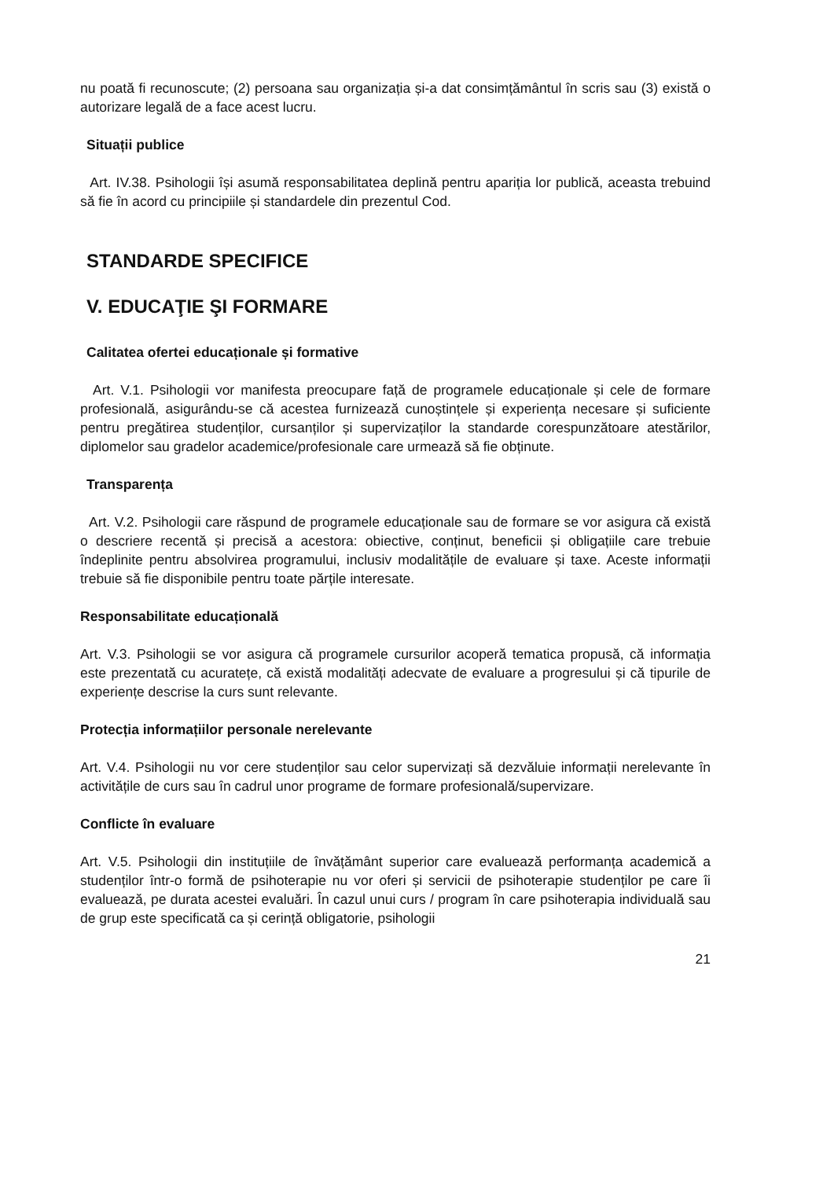nu poată fi recunoscute; (2) persoana sau organizația și-a dat consimțământul în scris sau (3) există o autorizare legală de a face acest lucru.
Situații publice
Art. IV.38. Psihologii își asumă responsabilitatea deplină pentru apariția lor publică, aceasta trebuind să fie în acord cu principiile și standardele din prezentul Cod.
STANDARDE SPECIFICE
V. EDUCAŢIE ŞI FORMARE
Calitatea ofertei educaționale și formative
Art. V.1. Psihologii vor manifesta preocupare față de programele educaționale și cele de formare profesională, asigurându-se că acestea furnizează cunoștințele și experiența necesare și suficiente pentru pregătirea studenților, cursanților și supervizaților la standarde corespunzătoare atestărilor, diplomelor sau gradelor academice/profesionale care urmează să fie obținute.
Transparența
Art. V.2. Psihologii care răspund de programele educaționale sau de formare se vor asigura că există o descriere recentă și precisă a acestora: obiective, conținut, beneficii și obligațiile care trebuie îndeplinite pentru absolvirea programului, inclusiv modalitățile de evaluare și taxe. Aceste informații trebuie să fie disponibile pentru toate părțile interesate.
Responsabilitate educațională
Art. V.3. Psihologii se vor asigura că programele cursurilor acoperă tematica propusă, că informația este prezentată cu acuratețe, că există modalități adecvate de evaluare a progresului și că tipurile de experiențe descrise la curs sunt relevante.
Protecția informațiilor personale nerelevante
Art. V.4. Psihologii nu vor cere studenților sau celor supervizați să dezvăluie informații nerelevante în activitățile de curs sau în cadrul unor programe de formare profesională/supervizare.
Conflicte în evaluare
Art. V.5. Psihologii din instituțiile de învățământ superior care evaluează performanța academică a studenților într-o formă de psihoterapie nu vor oferi și servicii de psihoterapie studenților pe care îi evaluează, pe durata acestei evaluări. În cazul unui curs / program în care psihoterapia individuală sau de grup este specificată ca și cerință obligatorie, psihologii
21